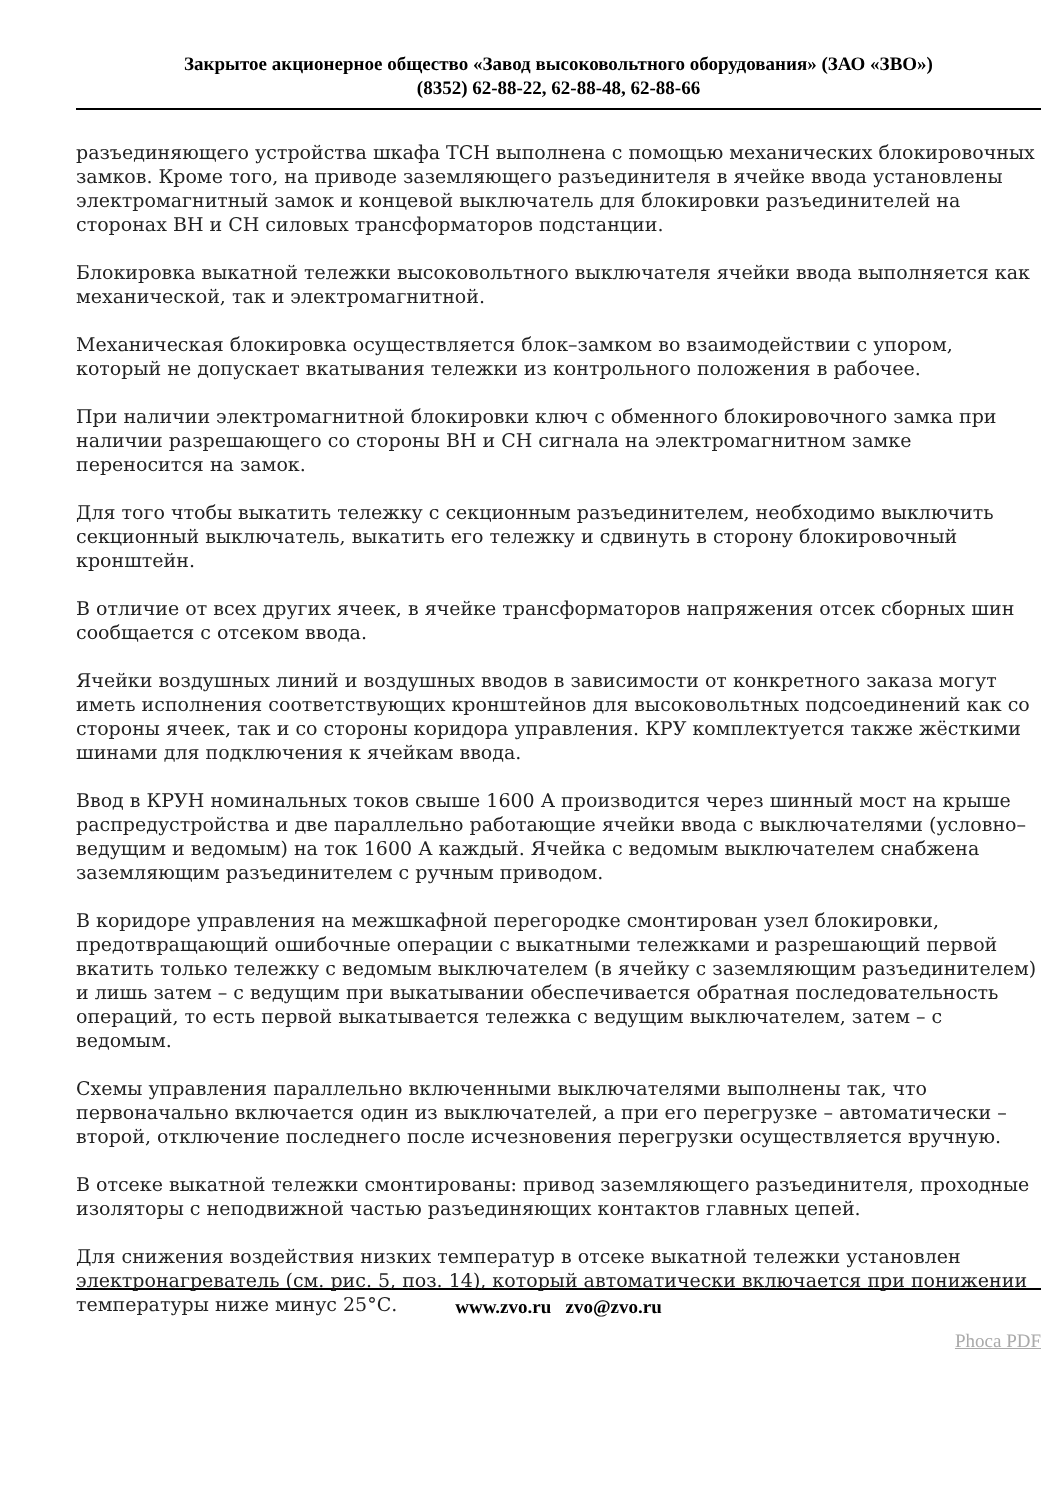Закрытое акционерное общество «Завод высоковольтного оборудования» (ЗАО «ЗВО»)
(8352) 62-88-22, 62-88-48, 62-88-66
разъединяющего устройства шкафа ТСН выполнена с помощью механических блокировочных замков. Кроме того, на приводе заземляющего разъединителя в ячейке ввода установлены электромагнитный замок и концевой выключатель для блокировки разъединителей на сторонах ВН и СН силовых трансформаторов подстанции.
Блокировка выкатной тележки высоковольтного выключателя ячейки ввода выполняется как механической, так и электромагнитной.
Механическая блокировка осуществляется блок–замком во взаимодействии с упором, который не допускает вкатывания тележки из контрольного положения в рабочее.
При наличии электромагнитной блокировки ключ с обменного блокировочного замка при наличии разрешающего со стороны ВН и СН сигнала на электромагнитном замке переносится на замок.
Для того чтобы выкатить тележку с секционным разъединителем, необходимо выключить секционный выключатель, выкатить его тележку и сдвинуть в сторону блокировочный кронштейн.
В отличие от всех других ячеек, в ячейке трансформаторов напряжения отсек сборных шин сообщается с отсеком ввода.
Ячейки воздушных линий и воздушных вводов в зависимости от конкретного заказа могут иметь исполнения соответствующих кронштейнов для высоковольтных подсоединений как со стороны ячеек, так и со стороны коридора управления. КРУ комплектуется также жёсткими шинами для подключения к ячейкам ввода.
Ввод в КРУН номинальных токов свыше 1600 А производится через шинный мост на крыше распредустройства и две параллельно работающие ячейки ввода с выключателями (условно–ведущим и ведомым) на ток 1600 А каждый. Ячейка с ведомым выключателем снабжена заземляющим разъединителем с ручным приводом.
В коридоре управления на межшкафной перегородке смонтирован узел блокировки, предотвращающий ошибочные операции с выкатными тележками и разрешающий первой вкатить только тележку с ведомым выключателем (в ячейку с заземляющим разъединителем) и лишь затем – с ведущим при выкатывании обеспечивается обратная последовательность операций, то есть первой выкатывается тележка с ведущим выключателем, затем – с ведомым.
Схемы управления параллельно включенными выключателями выполнены так, что первоначально включается один из выключателей, а при его перегрузке – автоматически – второй, отключение последнего после исчезновения перегрузки осуществляется вручную.
В отсеке выкатной тележки смонтированы: привод заземляющего разъединителя, проходные изоляторы с неподвижной частью разъединяющих контактов главных цепей.
Для снижения воздействия низких температур в отсеке выкатной тележки установлен электронагреватель (см. рис. 5, поз. 14), который автоматически включается при понижении температуры ниже минус 25°С.
www.zvo.ru zvo@zvo.ru
Phoca PDF